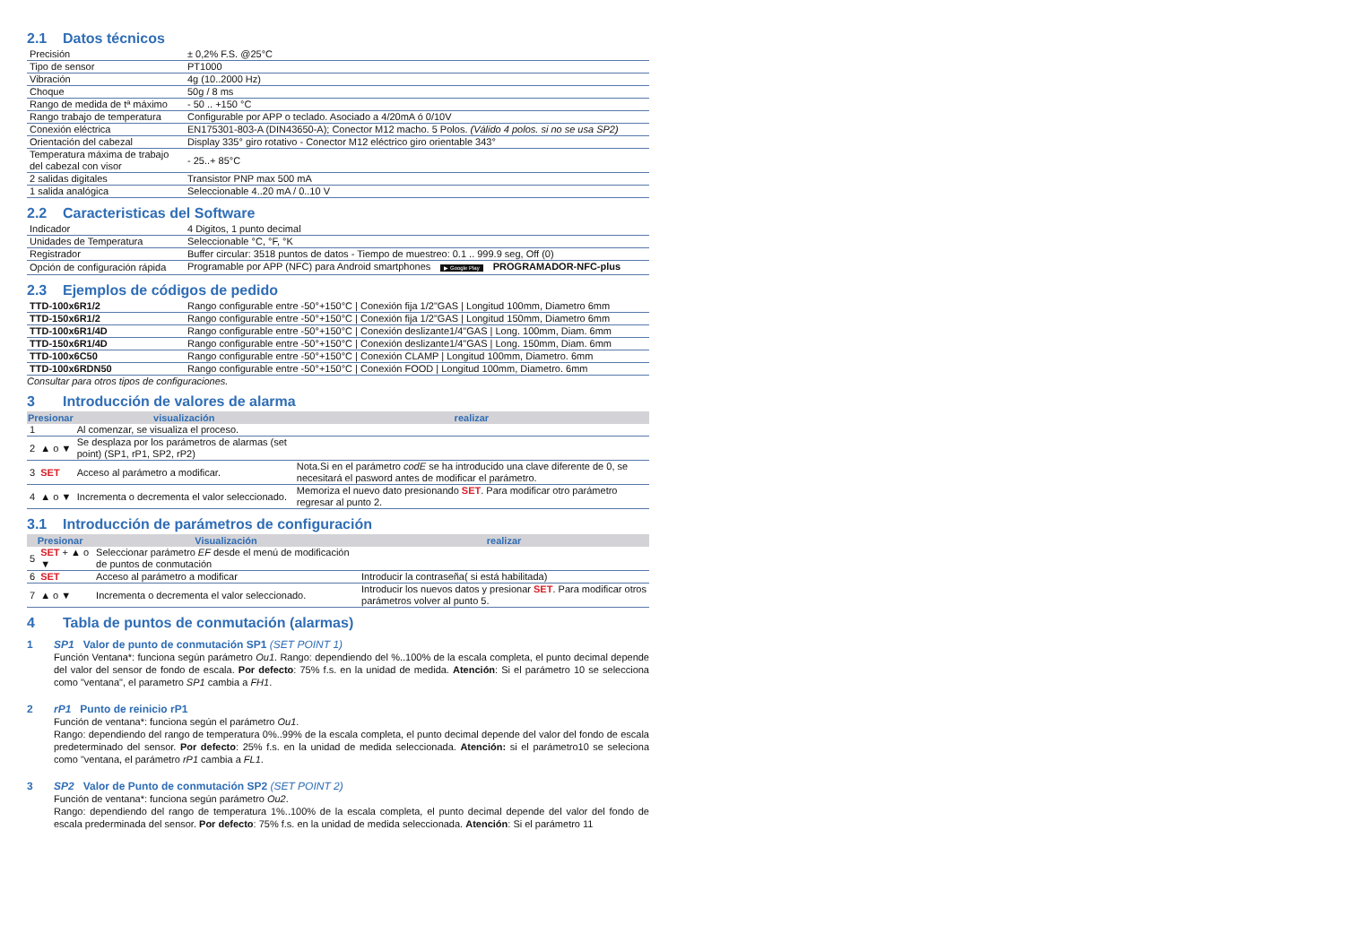2.1 Datos técnicos
| Precisión | ± 0,2% F.S. @25°C |
| Tipo de sensor | PT1000 |
| Vibración | 4g (10..2000 Hz) |
| Choque | 50g / 8 ms |
| Rango de medida de tª máximo | - 50 .. +150 °C |
| Rango trabajo de temperatura | Configurable por APP o teclado. Asociado a 4/20mA ó 0/10V |
| Conexión eléctrica | EN175301-803-A (DIN43650-A); Conector M12 macho. 5 Polos. (Válido 4 polos. si no se usa SP2) |
| Orientación del cabezal | Display 335° giro rotativo - Conector M12 eléctrico giro orientable 343° |
| Temperatura máxima de trabajo del cabezal con visor | - 25..+ 85°C |
| 2 salidas digitales | Transistor PNP max 500 mA |
| 1 salida analógica | Seleccionable 4..20 mA / 0..10 V |
2.2 Caracteristicas del Software
| Indicador | 4 Digitos, 1 punto decimal |
| Unidades de Temperatura | Seleccionable °C, °F, °K |
| Registrador | Buffer circular: 3518 puntos de datos - Tiempo de muestreo: 0.1 .. 999.9 seg, Off (0) |
| Opción de configuración rápida | Programable por APP (NFC) para Android smartphones ▶ Google Play PROGRAMADOR-NFC-plus |
2.3 Ejemplos de códigos de pedido
| TTD-100x6R1/2 | Rango configurable entre -50°+150°C / Conexión fija 1/2"GAS / Longitud 100mm, Diametro 6mm |
| TTD-150x6R1/2 | Rango configurable entre -50°+150°C / Conexión fija 1/2"GAS / Longitud 150mm, Diametro 6mm |
| TTD-100x6R1/4D | Rango configurable entre -50°+150°C / Conexión deslizante1/4"GAS / Long. 100mm, Diam. 6mm |
| TTD-150x6R1/4D | Rango configurable entre -50°+150°C / Conexión deslizante1/4"GAS / Long. 150mm, Diam. 6mm |
| TTD-100x6C50 | Rango configurable entre -50°+150°C / Conexión CLAMP / Longitud 100mm, Diametro. 6mm |
| TTD-100x6RDN50 | Rango configurable entre -50°+150°C / Conexión FOOD / Longitud 100mm, Diametro. 6mm |
Consultar para otros tipos de configuraciones.
3 Introducción de valores de alarma
| Presionar | | visualización | realizar |
| --- | --- | --- | --- |
| 1 | | Al comenzar, se visualiza el proceso. | |
| 2 | ▲ o ▼ | Se desplaza por los parámetros de alarmas (set point) (SP1, rP1, SP2, rP2) | |
| 3 | SET | Acceso al parámetro a modificar. | Nota.Si en el parámetro codE se ha introducido una clave diferente de 0, se necesitará el pasword antes de modificar el parámetro. |
| 4 | ▲ o ▼ | Incrementa o decrementa el valor seleccionado. | Memoriza el nuevo dato presionando SET . Para modificar otro parámetro regresar al punto 2. |
3.1 Introducción de parámetros de configuración
| Presionar | | Visualización | realizar |
| --- | --- | --- | --- |
| 5 | SET + ▲ o ▼ | Seleccionar parámetro EF desde el menú de modificación de puntos de conmutación | |
| 6 | SET | Acceso al parámetro a modificar | Introducir la contraseña( si está habilitada) |
| 7 | ▲ o ▼ | Incrementa o decrementa el valor seleccionado. | Introducir los nuevos datos y presionar SET . Para modificar otros parámetros volver al punto 5. |
4 Tabla de puntos de conmutación (alarmas)
1 SP1 Valor de punto de conmutación SP1 (SET POINT 1)
Función Ventana*: funciona según parámetro Ou1. Rango: dependiendo del %..100% de la escala completa, el punto decimal depende del valor del sensor de fondo de escala. Por defecto: 75% f.s. en la unidad de medida. Atención: Si el parámetro 10 se selecciona como "ventana", el parametro SP1 cambia a FH1.
2 rP1 Punto de reinicio rP1
Función de ventana*: funciona según el parámetro Ou1.
Rango: dependiendo del rango de temperatura 0%..99% de la escala completa, el punto decimal depende del valor del fondo de escala predeterminado del sensor. Por defecto: 25% f.s. en la unidad de medida seleccionada. Atención: si el parámetro10 se seleciona como "ventana, el parámetro rP1 cambia a FL1.
3 SP2 Valor de Punto de conmutación SP2 (SET POINT 2)
Función de ventana*: funciona según parámetro Ou2.
Rango: dependiendo del rango de temperatura 1%..100% de la escala completa, el punto decimal depende del valor del fondo de escala prederminada del sensor. Por defecto: 75% f.s. en la unidad de medida seleccionada. Atención: Si el parámetro 11